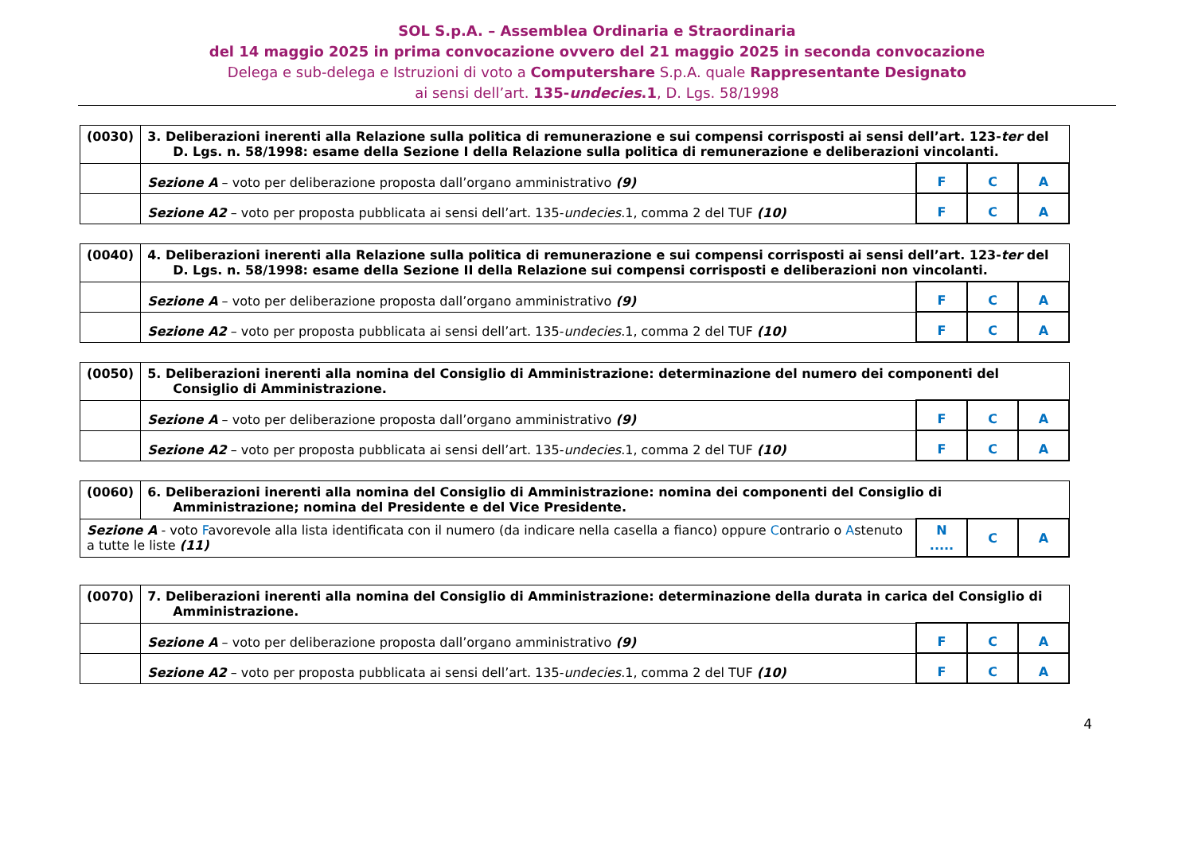SOL S.p.A. – Assemblea Ordinaria e Straordinaria
del 14 maggio 2025 in prima convocazione ovvero del 21 maggio 2025 in seconda convocazione
Delega e sub-delega e Istruzioni di voto a Computershare S.p.A. quale Rappresentante Designato
ai sensi dell’art. 135-undecies.1, D. Lgs. 58/1998
| (0030) | 3. Deliberazioni inerenti alla Relazione sulla politica di remunerazione e sui compensi corrisposti ai sensi dell’art. 123- ter del D. Lgs. n. 58/1998: esame della Sezione I della Relazione sulla politica di remunerazione e deliberazioni vincolanti. | | | |
| | Sezione A – voto per deliberazione proposta dall’organo amministrativo (9) | F | C | A |
| | Sezione A2 – voto per proposta pubblicata ai sensi dell’art. 135- undecies .1, comma 2 del TUF (10) | F | C | A |
| (0040) | 4. Deliberazioni inerenti alla Relazione sulla politica di remunerazione e sui compensi corrisposti ai sensi dell’art. 123- ter del D. Lgs. n. 58/1998: esame della Sezione II della Relazione sui compensi corrisposti e deliberazioni non vincolanti. | | | |
| | Sezione A – voto per deliberazione proposta dall’organo amministrativo (9) | F | C | A |
| | Sezione A2 – voto per proposta pubblicata ai sensi dell’art. 135- undecies .1, comma 2 del TUF (10) | F | C | A |
| (0050) | 5. Deliberazioni inerenti alla nomina del Consiglio di Amministrazione: determinazione del numero dei componenti del Consiglio di Amministrazione. | | | |
| | Sezione A – voto per deliberazione proposta dall’organo amministrativo (9) | F | C | A |
| | Sezione A2 – voto per proposta pubblicata ai sensi dell’art. 135- undecies .1, comma 2 del TUF (10) | F | C | A |
| (0060) | 6. Deliberazioni inerenti alla nomina del Consiglio di Amministrazione: nomina dei componenti del Consiglio di Amministrazione; nomina del Presidente e del Vice Presidente. | | | |
| Sezione A - voto F avorevole alla lista identificata con il numero (da indicare nella casella a fianco) oppure C ontrario o A stenuto a tutte le liste (11) | | N ..... | C | A |
| (0070) | 7. Deliberazioni inerenti alla nomina del Consiglio di Amministrazione: determinazione della durata in carica del Consiglio di Amministrazione. | | | |
| | Sezione A – voto per deliberazione proposta dall’organo amministrativo (9) | F | C | A |
| | Sezione A2 – voto per proposta pubblicata ai sensi dell’art. 135- undecies .1, comma 2 del TUF (10) | F | C | A |
4